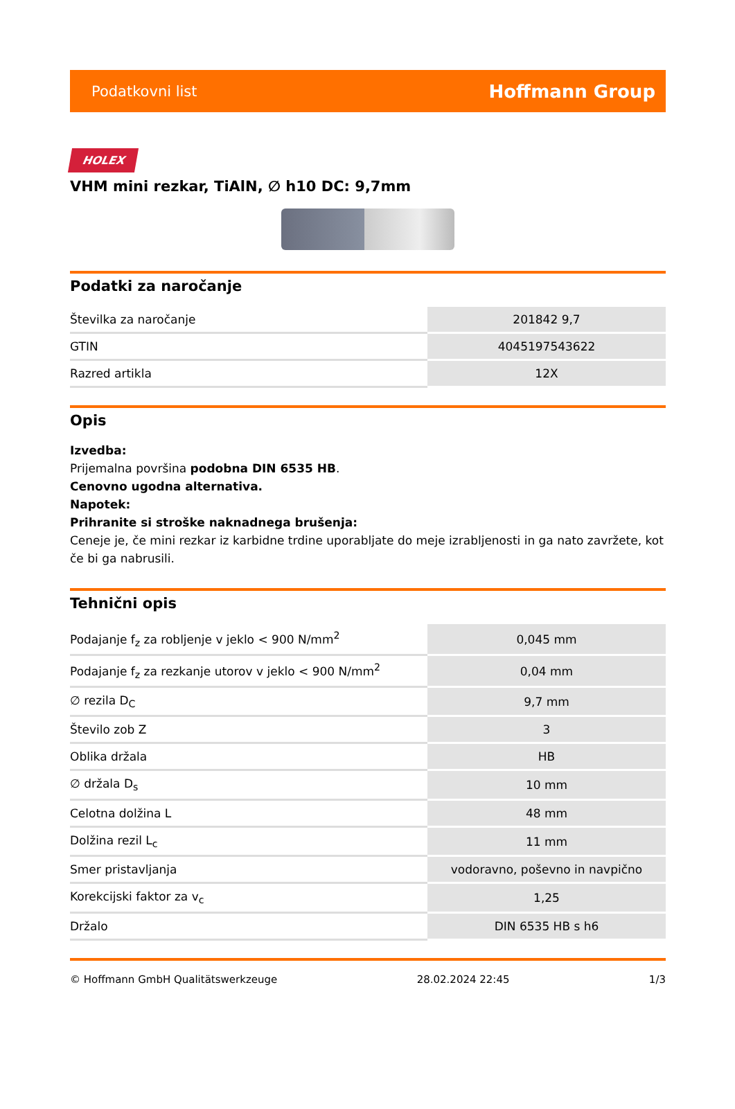Podatkovni list Hoffmann Group
HOLEX
VHM mini rezkar, TiAlN, ∅ h10 DC: 9,7mm
Podatki za naročanje
| Številka za naročanje | 201842 9,7 |
| GTIN | 4045197543622 |
| Razred artikla | 12X |
Opis
Izvedba:
Prijemalna površina podobna DIN 6535 HB.
Cenovno ugodna alternativa.
Napotek:
Prihranite si stroške naknadnega brušenja:
Ceneje je, če mini rezkar iz karbidne trdine uporabljate do meje izrabljenosti in ga nato zavržete, kot če bi ga nabrusili.
Tehnični opis
| Podajanje f<sub>z</sub> za robljenje v jeklo < 900 N/mm<sup>2</sup> | 0,045 mm |
| Podajanje f<sub>z</sub> za rezkanje utorov v jeklo < 900 N/mm<sup>2</sup> | 0,04 mm |
| ∅ rezila D<sub>C</sub> | 9,7 mm |
| Število zob Z | 3 |
| Oblika držala | HB |
| ∅ držala D<sub>s</sub> | 10 mm |
| Celotna dolžina L | 48 mm |
| Dolžina rezil L<sub>c</sub> | 11 mm |
| Smer pristavljanja | vodoravno, poševno in navpično |
| Korekcijski faktor za v<sub>c</sub> | 1,25 |
| Držalo | DIN 6535 HB s h6 |
© Hoffmann GmbH Qualitätswerkzeuge 28.02.2024 22:45 1/3